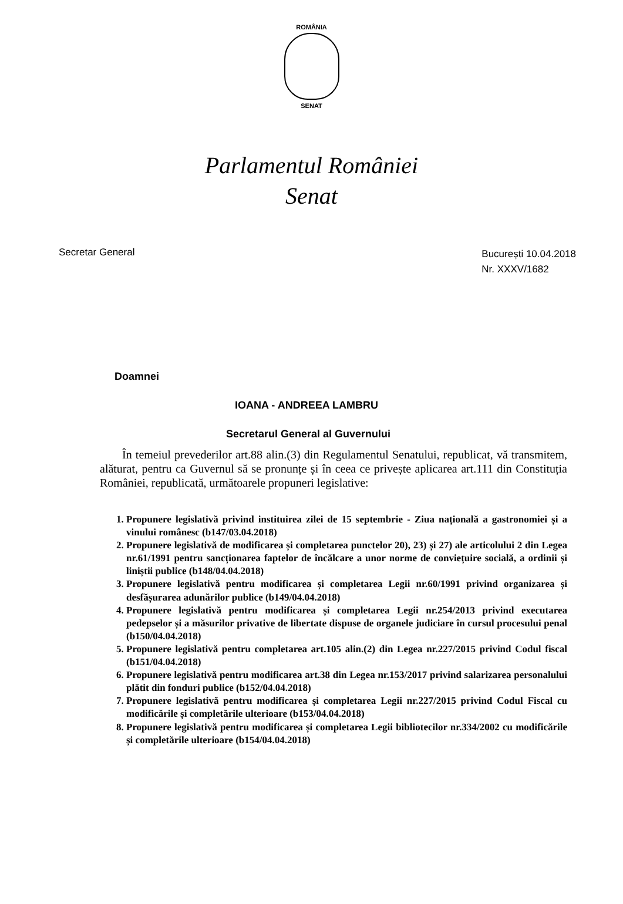ROMÂNIA
SENAT
Parlamentul României
Senat
Secretar General
București 10.04.2018
Nr. XXXV/1682
Doamnei
IOANA - ANDREEA LAMBRU
Secretarul General al Guvernului
În temeiul prevederilor art.88 alin.(3) din Regulamentul Senatului, republicat, vă transmitem, alăturat, pentru ca Guvernul să se pronunțe și în ceea ce privește aplicarea art.111 din Constituția României, republicată, următoarele propuneri legislative:
1. Propunere legislativă privind instituirea zilei de 15 septembrie - Ziua națională a gastronomiei și a vinului românesc (b147/03.04.2018)
2. Propunere legislativă de modificarea și completarea punctelor 20), 23) și 27) ale articolului 2 din Legea nr.61/1991 pentru sancționarea faptelor de încălcare a unor norme de conviețuire socială, a ordinii și liniștii publice (b148/04.04.2018)
3. Propunere legislativă pentru modificarea și completarea Legii nr.60/1991 privind organizarea și desfășurarea adunărilor publice (b149/04.04.2018)
4. Propunere legislativă pentru modificarea și completarea Legii nr.254/2013 privind executarea pedepselor și a măsurilor privative de libertate dispuse de organele judiciare în cursul procesului penal (b150/04.04.2018)
5. Propunere legislativă pentru completarea art.105 alin.(2) din Legea nr.227/2015 privind Codul fiscal (b151/04.04.2018)
6. Propunere legislativă pentru modificarea art.38 din Legea nr.153/2017 privind salarizarea personalului plătit din fonduri publice (b152/04.04.2018)
7. Propunere legislativă pentru modificarea și completarea Legii nr.227/2015 privind Codul Fiscal cu modificările și completările ulterioare (b153/04.04.2018)
8. Propunere legislativă pentru modificarea și completarea Legii bibliotecilor nr.334/2002 cu modificările și completările ulterioare (b154/04.04.2018)